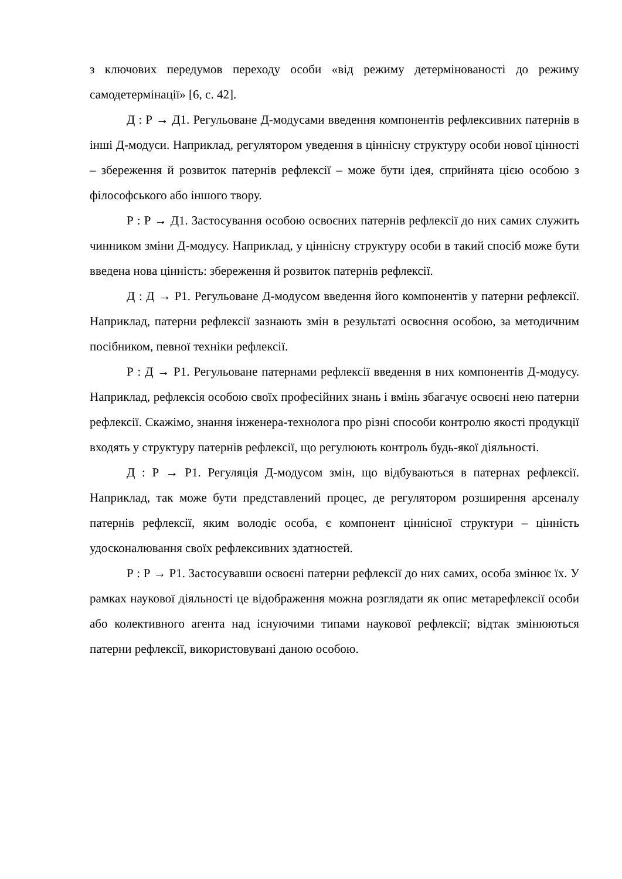з ключових передумов переходу особи «від режиму детермінованості до режиму самодетермінації» [6, с. 42].
Д : Р → Д1. Регульоване Д-модусами введення компонентів рефлексивних патернів в інші Д-модуси. Наприклад, регулятором уведення в ціннісну структуру особи нової цінності – збереження й розвиток патернів рефлексії – може бути ідея, сприйнята цією особою з філософського або іншого твору.
Р : Р → Д1. Застосування особою освоєних патернів рефлексії до них самих служить чинником зміни Д-модусу. Наприклад, у ціннісну структуру особи в такий спосіб може бути введена нова цінність: збереження й розвиток патернів рефлексії.
Д : Д → Р1. Регульоване Д-модусом введення його компонентів у патерни рефлексії. Наприклад, патерни рефлексії зазнають змін в результаті освоєння особою, за методичним посібником, певної техніки рефлексії.
Р : Д → Р1. Регульоване патернами рефлексії введення в них компонентів Д-модусу. Наприклад, рефлексія особою своїх професійних знань і вмінь збагачує освоєні нею патерни рефлексії. Скажімо, знання інженера-технолога про різні способи контролю якості продукції входять у структуру патернів рефлексії, що регулюють контроль будь-якої діяльності.
Д : Р → Р1. Регуляція Д-модусом змін, що відбуваються в патернах рефлексії. Наприклад, так може бути представлений процес, де регулятором розширення арсеналу патернів рефлексії, яким володіє особа, є компонент ціннісної структури – цінність удосконалювання своїх рефлексивних здатностей.
Р : Р → Р1. Застосувавши освоєні патерни рефлексії до них самих, особа змінює їх. У рамках наукової діяльності це відображення можна розглядати як опис метарефлексії особи або колективного агента над існуючими типами наукової рефлексії; відтак змінюються патерни рефлексії, використовувані даною особою.